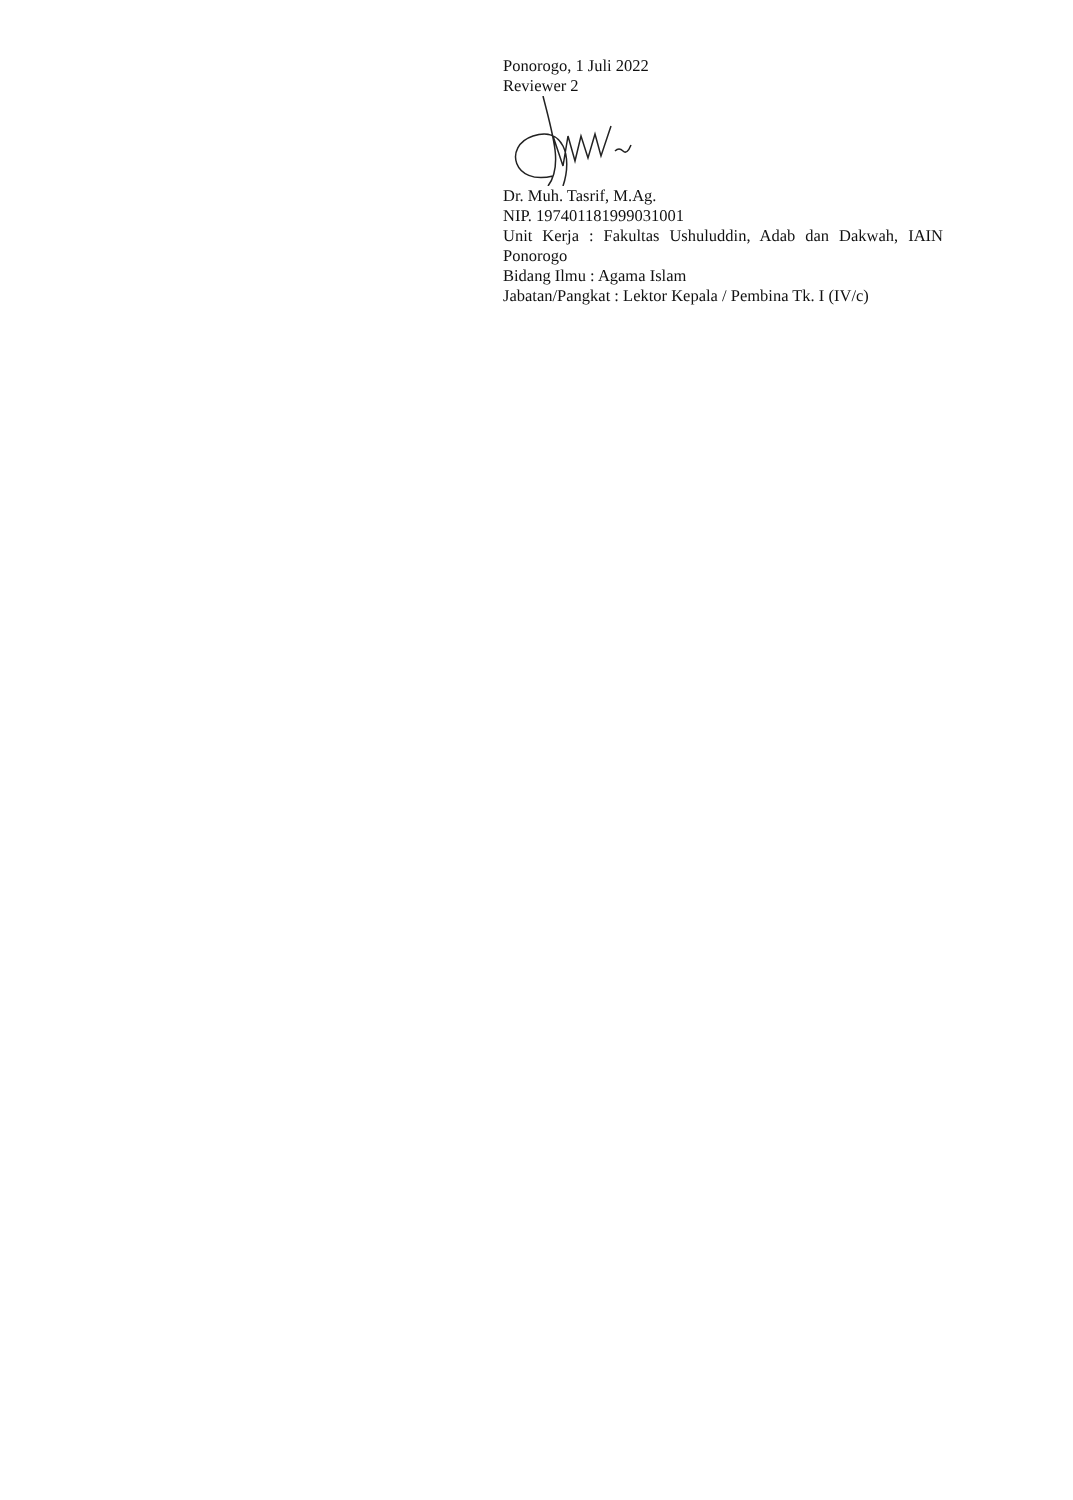Ponorogo, 1 Juli 2022
Reviewer 2
Dr. Muh. Tasrif, M.Ag.
NIP. 197401181999031001
Unit Kerja : Fakultas Ushuluddin, Adab dan Dakwah, IAIN Ponorogo
Bidang Ilmu : Agama Islam
Jabatan/Pangkat : Lektor Kepala / Pembina Tk. I (IV/c)